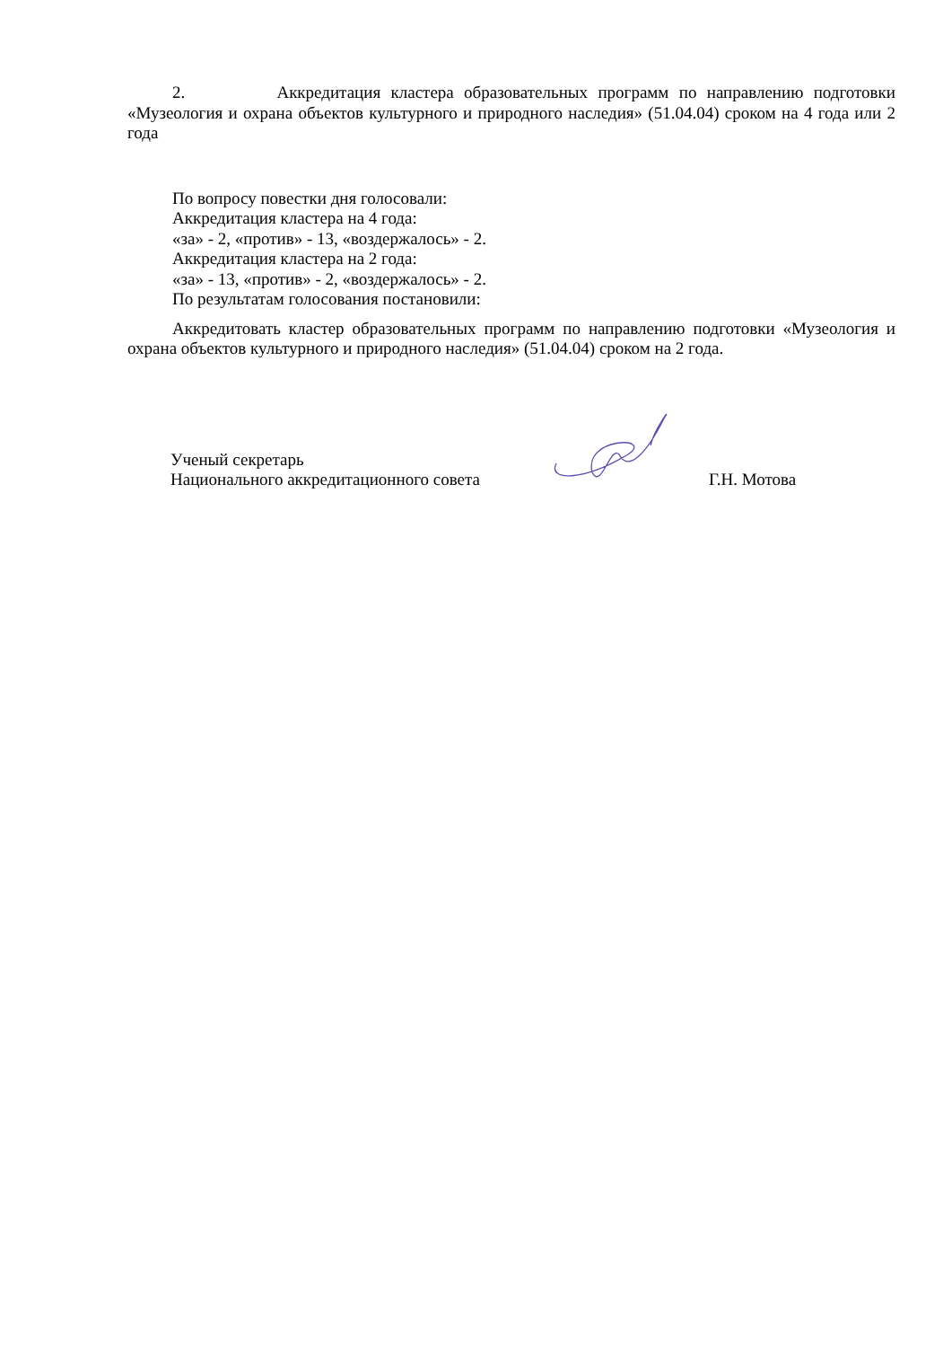2. Аккредитация кластера образовательных программ по направлению подготовки «Музеология и охрана объектов культурного и природного наследия» (51.04.04) сроком на 4 года или 2 года
По вопросу повестки дня голосовали:
Аккредитация кластера на 4 года:
«за» - 2, «против» - 13, «воздержалось» - 2.
Аккредитация кластера на 2 года:
«за» - 13, «против» - 2, «воздержалось» - 2.
По результатам голосования постановили:
Аккредитовать кластер образовательных программ по направлению подготовки «Музеология и охрана объектов культурного и природного наследия» (51.04.04) сроком на 2 года.
Ученый секретарь
Национального аккредитационного совета
Г.Н. Мотова